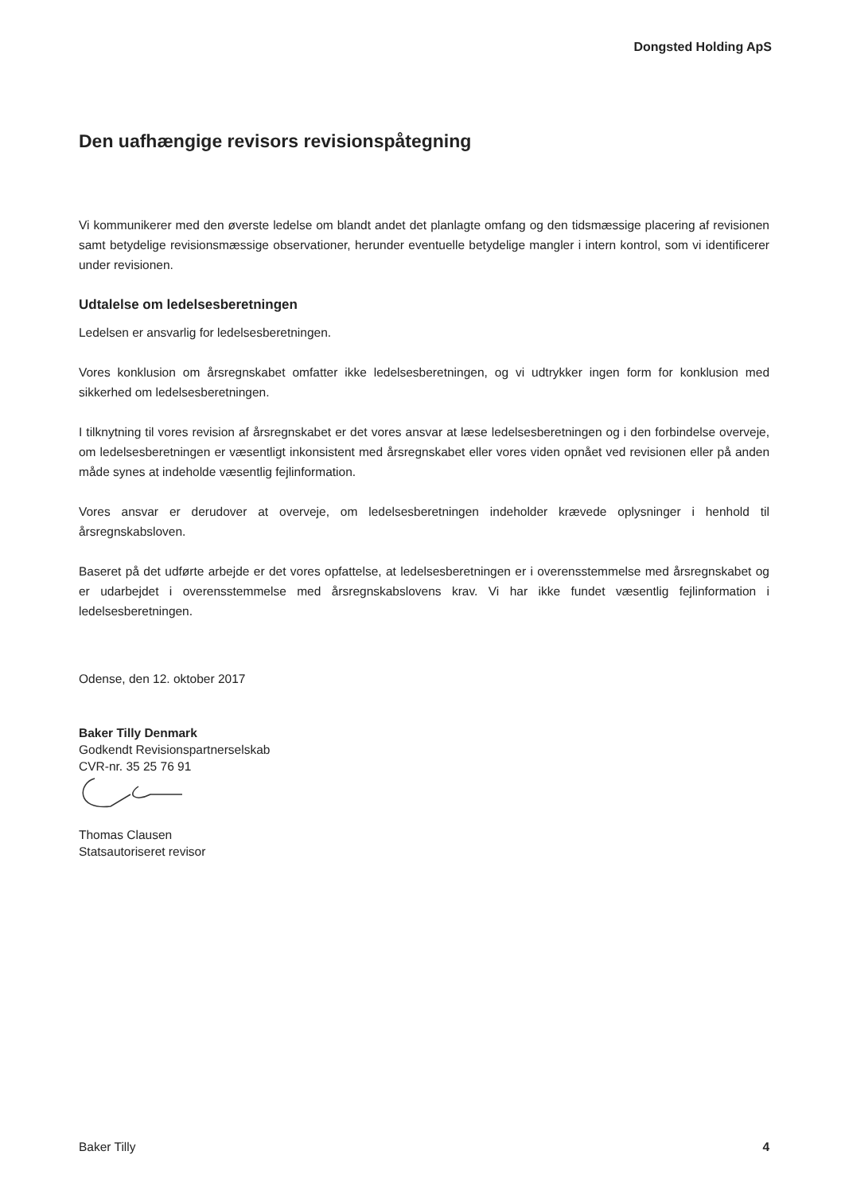Dongsted Holding ApS
Den uafhængige revisors revisionspåtegning
Vi kommunikerer med den øverste ledelse om blandt andet det planlagte omfang og den tidsmæssige placering af revisionen samt betydelige revisionsmæssige observationer, herunder eventuelle betydelige mangler i intern kontrol, som vi identificerer under revisionen.
Udtalelse om ledelsesberetningen
Ledelsen er ansvarlig for ledelsesberetningen.
Vores konklusion om årsregnskabet omfatter ikke ledelsesberetningen, og vi udtrykker ingen form for konklusion med sikkerhed om ledelsesberetningen.
I tilknytning til vores revision af årsregnskabet er det vores ansvar at læse ledelsesberetningen og i den forbindelse overveje, om ledelsesberetningen er væsentligt inkonsistent med årsregnskabet eller vores viden opnået ved revisionen eller på anden måde synes at indeholde væsentlig fejlinformation.
Vores ansvar er derudover at overveje, om ledelsesberetningen indeholder krævede oplysninger i henhold til årsregnskabsloven.
Baseret på det udførte arbejde er det vores opfattelse, at ledelsesberetningen er i overensstemmelse med årsregnskabet og er udarbejdet i overensstemmelse med årsregnskabslovens krav. Vi har ikke fundet væsentlig fejlinformation i ledelsesberetningen.
Odense, den 12. oktober 2017
Baker Tilly Denmark
Godkendt Revisionspartnerselskab
CVR-nr. 35 25 76 91
Thomas Clausen
Statsautoriseret revisor
Baker Tilly 4